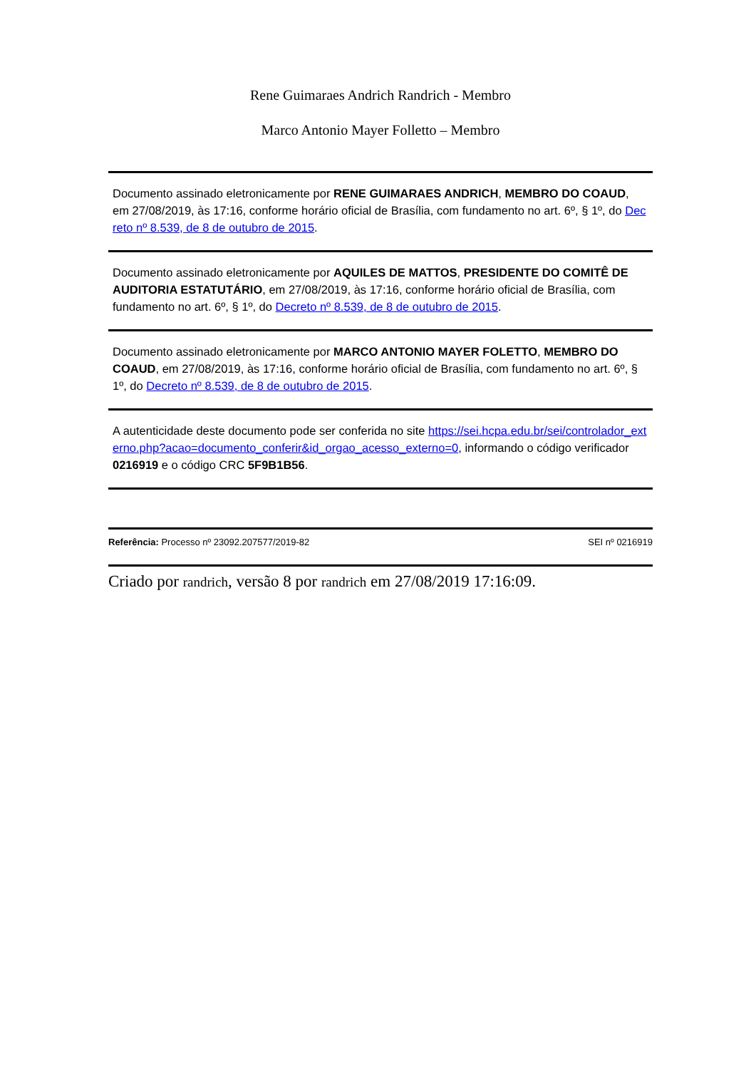Rene Guimaraes Andrich Randrich - Membro
Marco Antonio Mayer Folletto – Membro
Documento assinado eletronicamente por RENE GUIMARAES ANDRICH, MEMBRO DO COAUD, em 27/08/2019, às 17:16, conforme horário oficial de Brasília, com fundamento no art. 6º, § 1º, do Decreto nº 8.539, de 8 de outubro de 2015.
Documento assinado eletronicamente por AQUILES DE MATTOS, PRESIDENTE DO COMITÊ DE AUDITORIA ESTATUTÁRIO, em 27/08/2019, às 17:16, conforme horário oficial de Brasília, com fundamento no art. 6º, § 1º, do Decreto nº 8.539, de 8 de outubro de 2015.
Documento assinado eletronicamente por MARCO ANTONIO MAYER FOLETTO, MEMBRO DO COAUD, em 27/08/2019, às 17:16, conforme horário oficial de Brasília, com fundamento no art. 6º, § 1º, do Decreto nº 8.539, de 8 de outubro de 2015.
A autenticidade deste documento pode ser conferida no site https://sei.hcpa.edu.br/sei/controlador_externo.php?acao=documento_conferir&id_orgao_acesso_externo=0, informando o código verificador 0216919 e o código CRC 5F9B1B56.
Referência: Processo nº 23092.207577/2019-82 SEI nº 0216919
Criado por randrich, versão 8 por randrich em 27/08/2019 17:16:09.